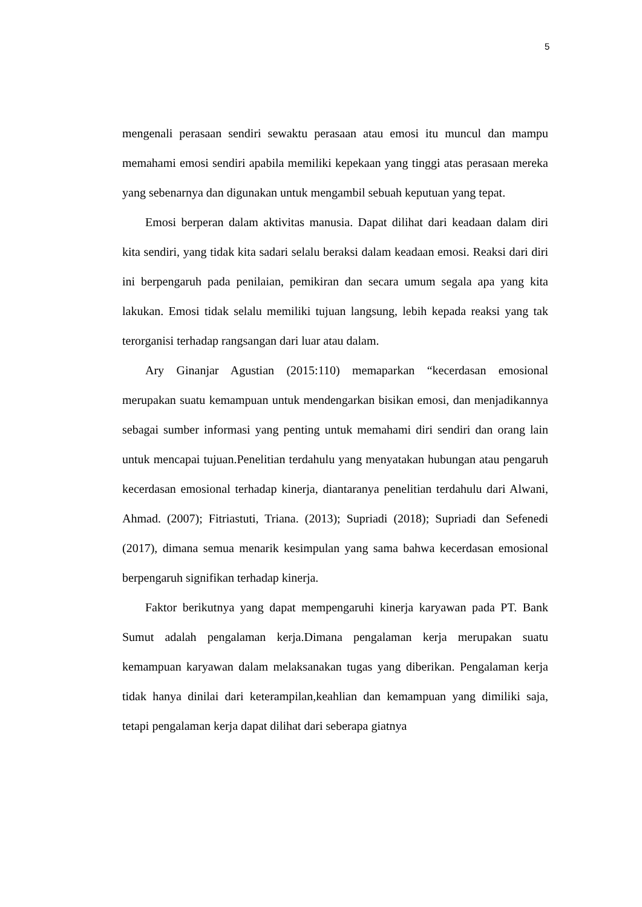5
mengenali perasaan sendiri sewaktu perasaan atau emosi itu muncul dan mampu memahami emosi sendiri apabila memiliki kepekaan yang tinggi atas perasaan mereka yang sebenarnya dan digunakan untuk mengambil sebuah keputuan yang tepat.
Emosi berperan dalam aktivitas manusia. Dapat dilihat dari keadaan dalam diri kita sendiri, yang tidak kita sadari selalu beraksi dalam keadaan emosi. Reaksi dari diri ini berpengaruh pada penilaian, pemikiran dan secara umum segala apa yang kita lakukan. Emosi tidak selalu memiliki tujuan langsung, lebih kepada reaksi yang tak terorganisi terhadap rangsangan dari luar atau dalam.
Ary Ginanjar Agustian (2015:110) memaparkan “kecerdasan emosional merupakan suatu kemampuan untuk mendengarkan bisikan emosi, dan menjadikannya sebagai sumber informasi yang penting untuk memahami diri sendiri dan orang lain untuk mencapai tujuan.Penelitian terdahulu yang menyatakan hubungan atau pengaruh kecerdasan emosional terhadap kinerja, diantaranya penelitian terdahulu dari Alwani, Ahmad. (2007); Fitriastuti, Triana. (2013); Supriadi (2018); Supriadi dan Sefenedi (2017), dimana semua menarik kesimpulan yang sama bahwa kecerdasan emosional berpengaruh signifikan terhadap kinerja.
Faktor berikutnya yang dapat mempengaruhi kinerja karyawan pada PT. Bank Sumut adalah pengalaman kerja.Dimana pengalaman kerja merupakan suatu kemampuan karyawan dalam melaksanakan tugas yang diberikan. Pengalaman kerja tidak hanya dinilai dari keterampilan,keahlian dan kemampuan yang dimiliki saja, tetapi pengalaman kerja dapat dilihat dari seberapa giatnya